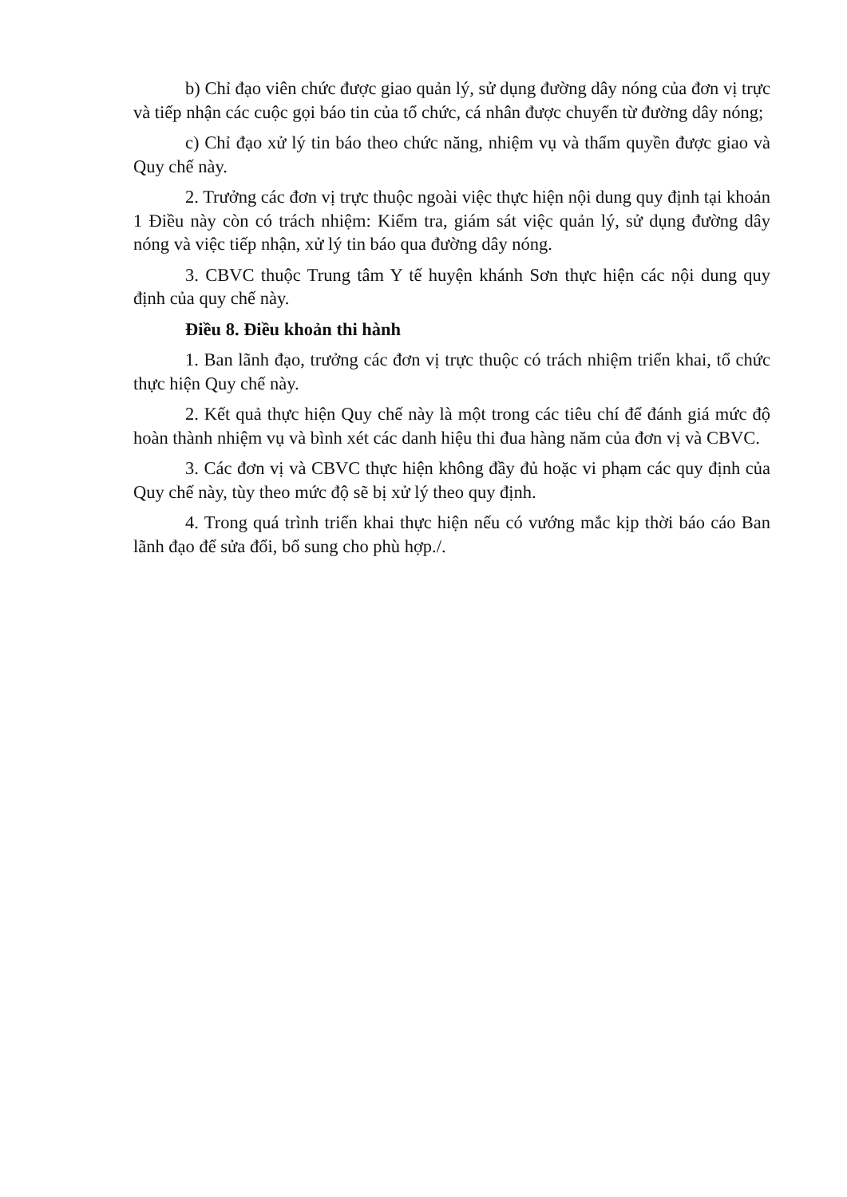b) Chỉ đạo viên chức được giao quản lý, sử dụng đường dây nóng của đơn vị trực và tiếp nhận các cuộc gọi báo tin của tổ chức, cá nhân được chuyển từ đường dây nóng;
c) Chỉ đạo xử lý tin báo theo chức năng, nhiệm vụ và thẩm quyền được giao và Quy chế này.
2. Trưởng các đơn vị trực thuộc ngoài việc thực hiện nội dung quy định tại khoản 1 Điều này còn có trách nhiệm: Kiểm tra, giám sát việc quản lý, sử dụng đường dây nóng và việc tiếp nhận, xử lý tin báo qua đường dây nóng.
3. CBVC thuộc Trung tâm Y tế huyện khánh Sơn thực hiện các nội dung quy định của quy chế này.
Điều 8. Điều khoản thi hành
1. Ban lãnh đạo, trưởng các đơn vị trực thuộc có trách nhiệm triển khai, tổ chức thực hiện Quy chế này.
2. Kết quả thực hiện Quy chế này là một trong các tiêu chí để đánh giá mức độ hoàn thành nhiệm vụ và bình xét các danh hiệu thi đua hàng năm của đơn vị và CBVC.
3. Các đơn vị và CBVC thực hiện không đầy đủ hoặc vi phạm các quy định của Quy chế này, tùy theo mức độ sẽ bị xử lý theo quy định.
4. Trong quá trình triển khai thực hiện nếu có vướng mắc kịp thời báo cáo Ban lãnh đạo để sửa đổi, bổ sung cho phù hợp./.